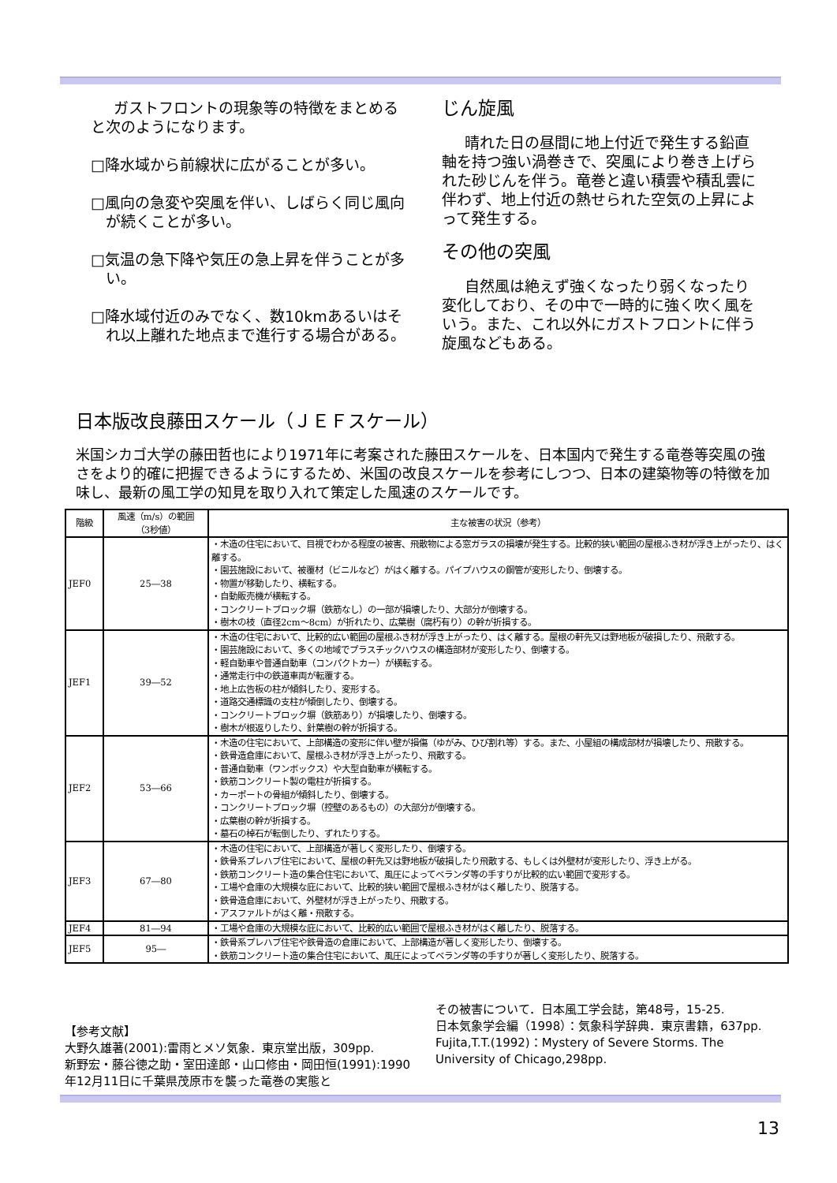ガストフロントの現象等の特徴をまとめると次のようになります。
□降水域から前線状に広がることが多い。
□風向の急変や突風を伴い、しばらく同じ風向が続くことが多い。
□気温の急下降や気圧の急上昇を伴うことが多い。
□降水域付近のみでなく、数10kmあるいはそれ以上離れた地点まで進行する場合がある。
じん旋風
晴れた日の昼間に地上付近で発生する鉛直軸を持つ強い渦巻きで、突風により巻き上げられた砂じんを伴う。竜巻と違い積雲や積乱雲に伴わず、地上付近の熱せられた空気の上昇によって発生する。
その他の突風
自然風は絶えず強くなったり弱くなったり変化しており、その中で一時的に強く吹く風をいう。また、これ以外にガストフロントに伴う旋風などもある。
日本版改良藤田スケール（ＪＥＦスケール）
米国シカゴ大学の藤田哲也により1971年に考案された藤田スケールを、日本国内で発生する竜巻等突風の強さをより的確に把握できるようにするため、米国の改良スケールを参考にしつつ、日本の建築物等の特徴を加味し、最新の風工学の知見を取り入れて策定した風速のスケールです。
| 階級 | 風速（m/s）の範囲 （3秒値） | 主な被害の状況（参考） |
| --- | --- | --- |
| JEF0 | 25―38 | ・木造の住宅において、目視でわかる程度の被害、飛散物による窓ガラスの損壊が発生する。比較的狭い範囲の屋根ふき材が浮き上がったり、はく離する。 ・園芸施設において、被覆材（ビニルなど）がはく離する。パイプハウスの鋼管が変形したり、倒壊する。 ・物置が移動したり、横転する。 ・自動販売機が横転する。 ・コンクリートブロック塀（鉄筋なし）の一部が損壊したり、大部分が倒壊する。 ・樹木の枝（直径2cm～8cm）が折れたり、広葉樹（腐朽有り）の幹が折損する。 |
| JEF1 | 39―52 | ・木造の住宅において、比較的広い範囲の屋根ふき材が浮き上がったり、はく離する。屋根の軒先又は野地板が破損したり、飛散する。 ・園芸施設において、多くの地域でプラスチックハウスの構造部材が変形したり、倒壊する。 ・軽自動車や普通自動車（コンパクトカー）が横転する。 ・通常走行中の鉄道車両が転覆する。 ・地上広告板の柱が傾斜したり、変形する。 ・道路交通標識の支柱が傾倒したり、倒壊する。 ・コンクリートブロック塀（鉄筋あり）が損壊したり、倒壊する。 ・樹木が根返りしたり、針葉樹の幹が折損する。 |
| JEF2 | 53―66 | ・木造の住宅において、上部構造の変形に伴い壁が損傷（ゆがみ、ひび割れ等）する。また、小屋組の構成部材が損壊したり、飛散する。 ・鉄骨造倉庫において、屋根ふき材が浮き上がったり、飛散する。 ・普通自動車（ワンボックス）や大型自動車が横転する。 ・鉄筋コンクリート製の電柱が折損する。 ・カーポートの骨組が傾斜したり、倒壊する。 ・コンクリートブロック塀（控壁のあるもの）の大部分が倒壊する。 ・広葉樹の幹が折損する。 ・墓石の棹石が転倒したり、ずれたりする。 |
| JEF3 | 67―80 | ・木造の住宅において、上部構造が著しく変形したり、倒壊する。 ・鉄骨系プレハブ住宅において、屋根の軒先又は野地板が破損したり飛散する、もしくは外壁材が変形したり、浮き上がる。 ・鉄筋コンクリート造の集合住宅において、風圧によってベランダ等の手すりが比較的広い範囲で変形する。 ・工場や倉庫の大規模な庇において、比較的狭い範囲で屋根ふき材がはく離したり、脱落する。 ・鉄骨造倉庫において、外壁材が浮き上がったり、飛散する。 ・アスファルトがはく離・飛散する。 |
| JEF4 | 81―94 | ・工場や倉庫の大規模な庇において、比較的広い範囲で屋根ふき材がはく離したり、脱落する。 |
| JEF5 | 95― | ・鉄骨系プレハブ住宅や鉄骨造の倉庫において、上部構造が著しく変形したり、倒壊する。 ・鉄筋コンクリート造の集合住宅において、風圧によってベランダ等の手すりが著しく変形したり、脱落する。 |
【参考文献】
大野久雄著(2001):雷雨とメソ気象．東京堂出版，309pp.
新野宏・藤谷徳之助・室田達郎・山口修由・岡田恒(1991):1990年12月11日に千葉県茂原市を襲った竜巻の実態と
その被害について．日本風工学会誌，第48号，15-25.
日本気象学会編（1998）：気象科学辞典．東京書籍，637pp.
Fujita,T.T.(1992)：Mystery of Severe Storms. The University of Chicago,298pp.
13